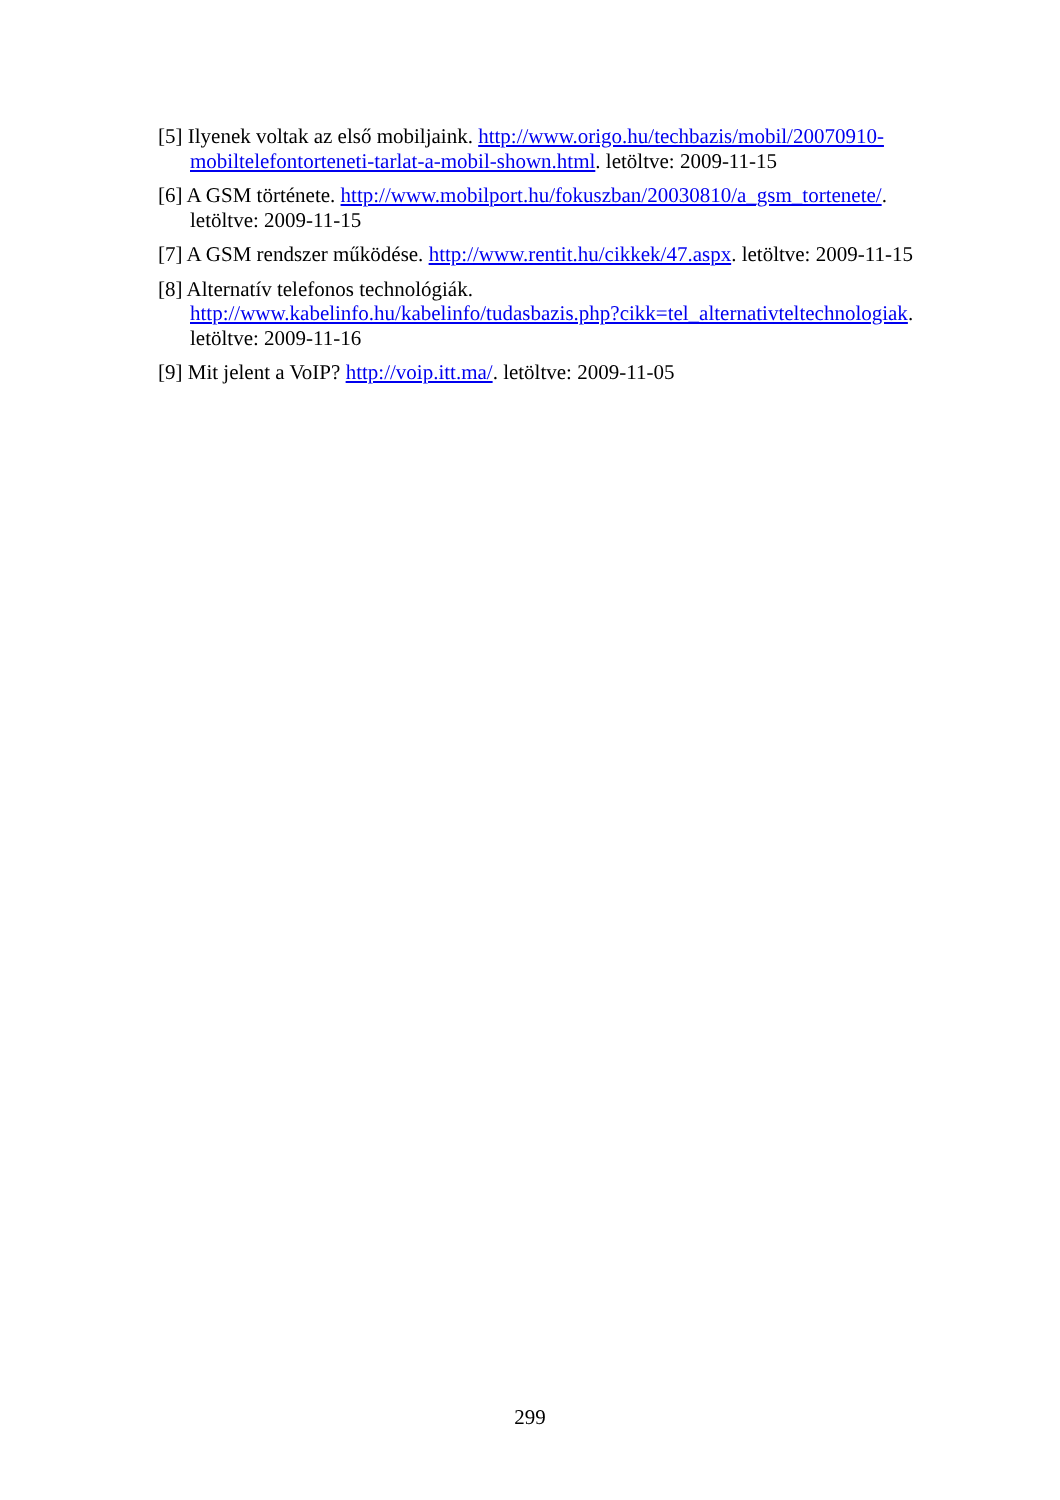[5] Ilyenek voltak az első mobiljaink. http://www.origo.hu/techbazis/mobil/20070910-mobiltelefontorteneti-tarlat-a-mobil-shown.html. letöltve: 2009-11-15
[6] A GSM története. http://www.mobilport.hu/fokuszban/20030810/a_gsm_tortenete/. letöltve: 2009-11-15
[7] A GSM rendszer működése. http://www.rentit.hu/cikkek/47.aspx. letöltve: 2009-11-15
[8] Alternatív telefonos technológiák.
http://www.kabelinfo.hu/kabelinfo/tudasbazis.php?cikk=tel_alternativteltechnologiak. letöltve: 2009-11-16
[9] Mit jelent a VoIP? http://voip.itt.ma/. letöltve: 2009-11-05
299